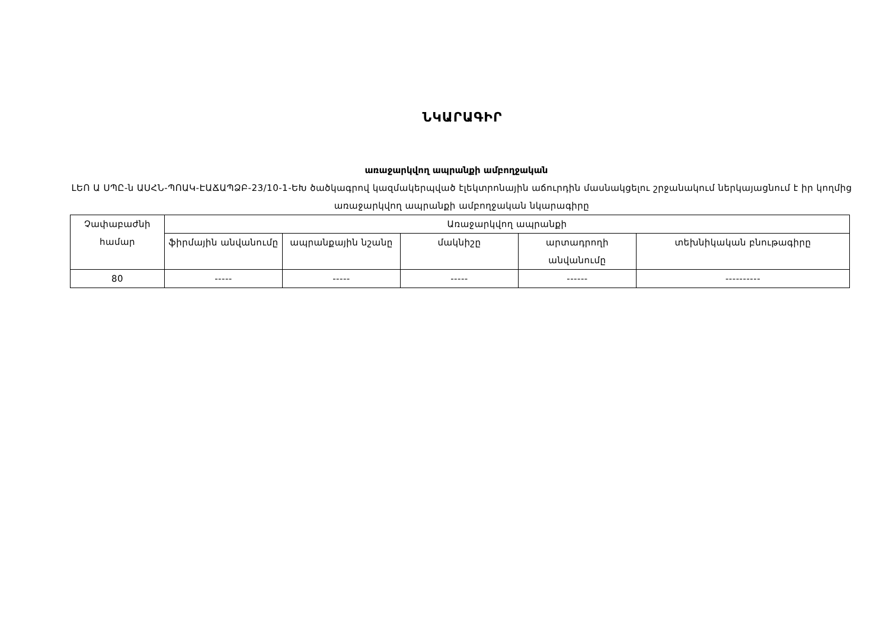ՆԿԱՐԱԳԻՐ
առաջարկվող ապրանքի ամբողջական
ԼԵՈ Ա ՍՊԸ-ն ԱՍՀՆ-ՊՈԱԿ-ԷԱՃԱՊՁԲ-23/10-1-ԵԽ ծածկագրով կազմակերպված էլեկտրոնային աճուրդին մասնակցելու շրջանակում ներկայացնում է իր կողմից առաջարկվող ապրանքի ամբողջական նկարագիրը
| Չափաբաժնի համար | Առաջարկվող ապրանքի | | | | |
| --- | --- | --- | --- | --- | --- |
| | ֆիրմային անվանումը | ապրանքային նշանը | մակնիշը | արտադրողի անվանումը | տեխնիկական բնութագիրը |
| 80 | ----- | ----- | ----- | ------ | ---------- |